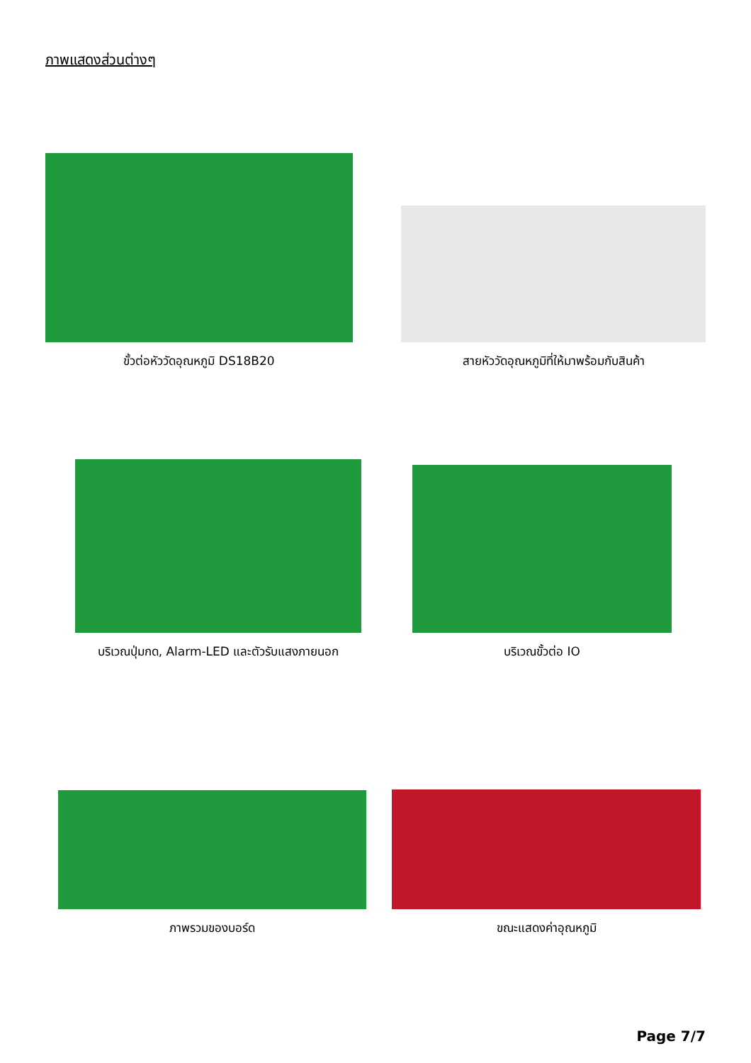ภาพแสดงส่วนต่างๆ
ขั้วต่อหัววัดอุณหภูมิ DS18B20
สายหัววัดอุณหภูมิที่ให้มาพร้อมกับสินค้า
บริเวณปุ่มกด, Alarm-LED และตัวรับแสงภายนอก บริเวณขั้วต่อ IO
ภาพรวมของบอร์ด ขณะแสดงค่าอุณหภูมิ
Page 7/7